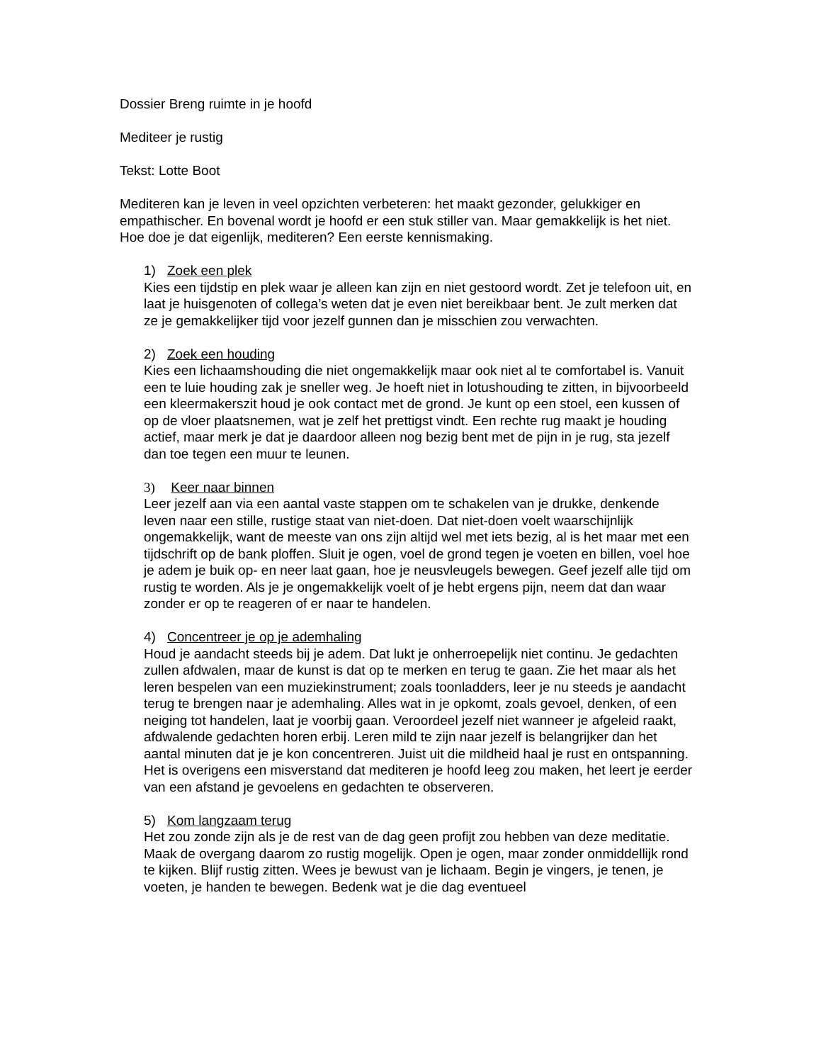Dossier Breng ruimte in je hoofd
Mediteer je rustig
Tekst: Lotte Boot
Mediteren kan je leven in veel opzichten verbeteren: het maakt gezonder, gelukkiger en empathischer. En bovenal wordt je hoofd er een stuk stiller van. Maar gemakkelijk is het niet. Hoe doe je dat eigenlijk, mediteren? Een eerste kennismaking.
1) Zoek een plek
Kies een tijdstip en plek waar je alleen kan zijn en niet gestoord wordt. Zet je telefoon uit, en laat je huisgenoten of collega’s weten dat je even niet bereikbaar bent. Je zult merken dat ze je gemakkelijker tijd voor jezelf gunnen dan je misschien zou verwachten.
2) Zoek een houding
Kies een lichaamshouding die niet ongemakkelijk maar ook niet al te comfortabel is. Vanuit een te luie houding zak je sneller weg. Je hoeft niet in lotushouding te zitten, in bijvoorbeeld een kleermakerszit houd je ook contact met de grond. Je kunt op een stoel, een kussen of op de vloer plaatsnemen, wat je zelf het prettigst vindt. Een rechte rug maakt je houding actief, maar merk je dat je daardoor alleen nog bezig bent met de pijn in je rug, sta jezelf dan toe tegen een muur te leunen.
3) Keer naar binnen
Leer jezelf aan via een aantal vaste stappen om te schakelen van je drukke, denkende leven naar een stille, rustige staat van niet-doen. Dat niet-doen voelt waarschijnlijk ongemakkelijk, want de meeste van ons zijn altijd wel met iets bezig, al is het maar met een tijdschrift op de bank ploffen. Sluit je ogen, voel de grond tegen je voeten en billen, voel hoe je adem je buik op- en neer laat gaan, hoe je neusvleugels bewegen. Geef jezelf alle tijd om rustig te worden. Als je je ongemakkelijk voelt of je hebt ergens pijn, neem dat dan waar zonder er op te reageren of er naar te handelen.
4) Concentreer je op je ademhaling
Houd je aandacht steeds bij je adem. Dat lukt je onherroepelijk niet continu. Je gedachten zullen afdwalen, maar de kunst is dat op te merken en terug te gaan. Zie het maar als het leren bespelen van een muziekinstrument; zoals toonladders, leer je nu steeds je aandacht terug te brengen naar je ademhaling. Alles wat in je opkomt, zoals gevoel, denken, of een neiging tot handelen, laat je voorbij gaan. Veroordeel jezelf niet wanneer je afgeleid raakt, afdwalende gedachten horen erbij. Leren mild te zijn naar jezelf is belangrijker dan het aantal minuten dat je je kon concentreren. Juist uit die mildheid haal je rust en ontspanning. Het is overigens een misverstand dat mediteren je hoofd leeg zou maken, het leert je eerder van een afstand je gevoelens en gedachten te observeren.
5) Kom langzaam terug
Het zou zonde zijn als je de rest van de dag geen profijt zou hebben van deze meditatie. Maak de overgang daarom zo rustig mogelijk. Open je ogen, maar zonder onmiddellijk rond te kijken. Blijf rustig zitten. Wees je bewust van je lichaam. Begin je vingers, je tenen, je voeten, je handen te bewegen. Bedenk wat je die dag eventueel